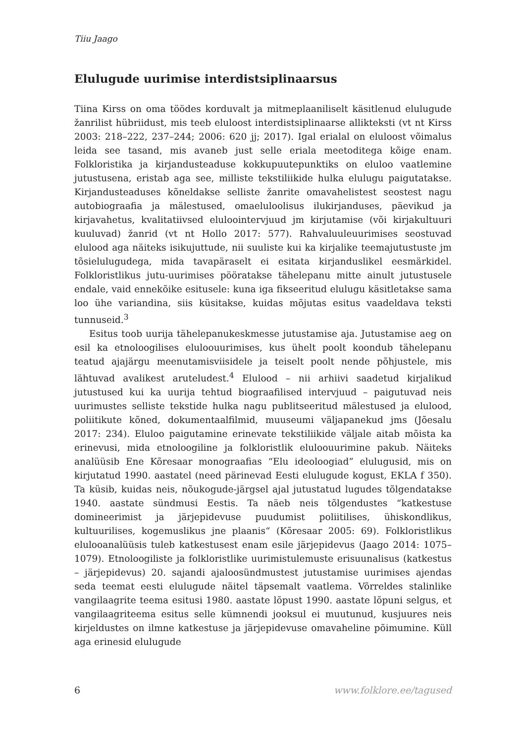Tiiu Jaago
Elulugude uurimise interdistsiplinaarsus
Tiina Kirss on oma töödes korduvalt ja mitmeplaaniliselt käsitlenud elulugude žanrilist hübriidust, mis teeb eluloost interdistsiplinaarse allikteksti (vt nt Kirss 2003: 218–222, 237–244; 2006: 620 jj; 2017). Igal erialal on eluloost võimalus leida see tasand, mis avaneb just selle eriala meetoditega kõige enam. Folkloristika ja kirjandusteaduse kokkupuutepunktiks on eluloo vaatlemine jutustusena, eristab aga see, milliste tekstiliikide hulka elulugu paigutatakse. Kirjandusteaduses kõneldakse selliste žanrite omavahelistest seostest nagu autobiograafia ja mälestused, omaeluloolisus ilukirjanduses, päevikud ja kirjavahetus, kvalitatiivsed eluloointervjuud jm kirjutamise (või kirjakultuuri kuuluvad) žanrid (vt nt Hollo 2017: 577). Rahvaluuleuurimises seostuvad elulood aga näiteks isikujuttude, nii suuliste kui ka kirjalike teemajutustuste jm tõsielulugudega, mida tavapäraselt ei esitata kirjanduslikel eesmärkidel. Folkloristlikus jutu-uurimises pööratakse tähelepanu mitte ainult jutustusele endale, vaid ennekõike esitusele: kuna iga fikseeritud elulugu käsitletakse sama loo ühe variandina, siis küsitakse, kuidas mõjutas esitus vaadeldava teksti tunnuseid.<sup>3</sup>
Esitus toob uurija tähelepanukeskmesse jutustamise aja. Jutustamise aeg on esil ka etnoloogilises eluloouurimises, kus ühelt poolt koondub tähelepanu teatud ajajärgu meenutamisviisidele ja teiselt poolt nende põhjustele, mis lähtuvad avalikest aruteludest.<sup>4</sup> Elulood – nii arhiivi saadetud kirjalikud jutustused kui ka uurija tehtud biograafilised intervjuud – paigutuvad neis uurimustes selliste tekstide hulka nagu publitseeritud mälestused ja elulood, poliitikute kõned, dokumentaalfilmid, muuseumi väljapanekud jms (Jõesalu 2017: 234). Eluloo paigutamine erinevate tekstiliikide väljale aitab mõista ka erinevusi, mida etnoloogiline ja folkloristlik eluloouurimine pakub. Näiteks analüüsib Ene Kõresaar monograafias “Elu ideoloogiad” elulugusid, mis on kirjutatud 1990. aastatel (need pärinevad Eesti elulugude kogust, EKLA f 350). Ta küsib, kuidas neis, nõukogude-järgsel ajal jutustatud lugudes tõlgendatakse 1940. aastate sündmusi Eestis. Ta näeb neis tõlgendustes “katkestuse domineerimist ja järjepidevuse puudumist poliitilises, ühiskondlikus, kultuurilises, kogemuslikus jne plaanis“ (Kõresaar 2005: 69). Folkloristlikus eluloo­analüüsis tuleb katkestusest enam esile järjepidevus (Jaago 2014: 1075–1079). Etnoloogiliste ja folkloristlike uurimistulemuste erisuunalisus (katkestus – järjepidevus) 20. sajandi ajaloosündmustest jutustamise uurimises ajendas seda teemat eesti elulugude näitel täpsemalt vaatlema. Võrreldes stalinlike vangilaagrite teema esitusi 1980. aastate lõpust 1990. aastate lõpuni selgus, et vangilaagriteema esitus selle kümnendi jooksul ei muutunud, kusjuures neis kirjeldustes on ilmne katkestuse ja järjepidevuse omavaheline põimumine. Küll aga erinesid elulugude
6 www.folklore.ee/tagused